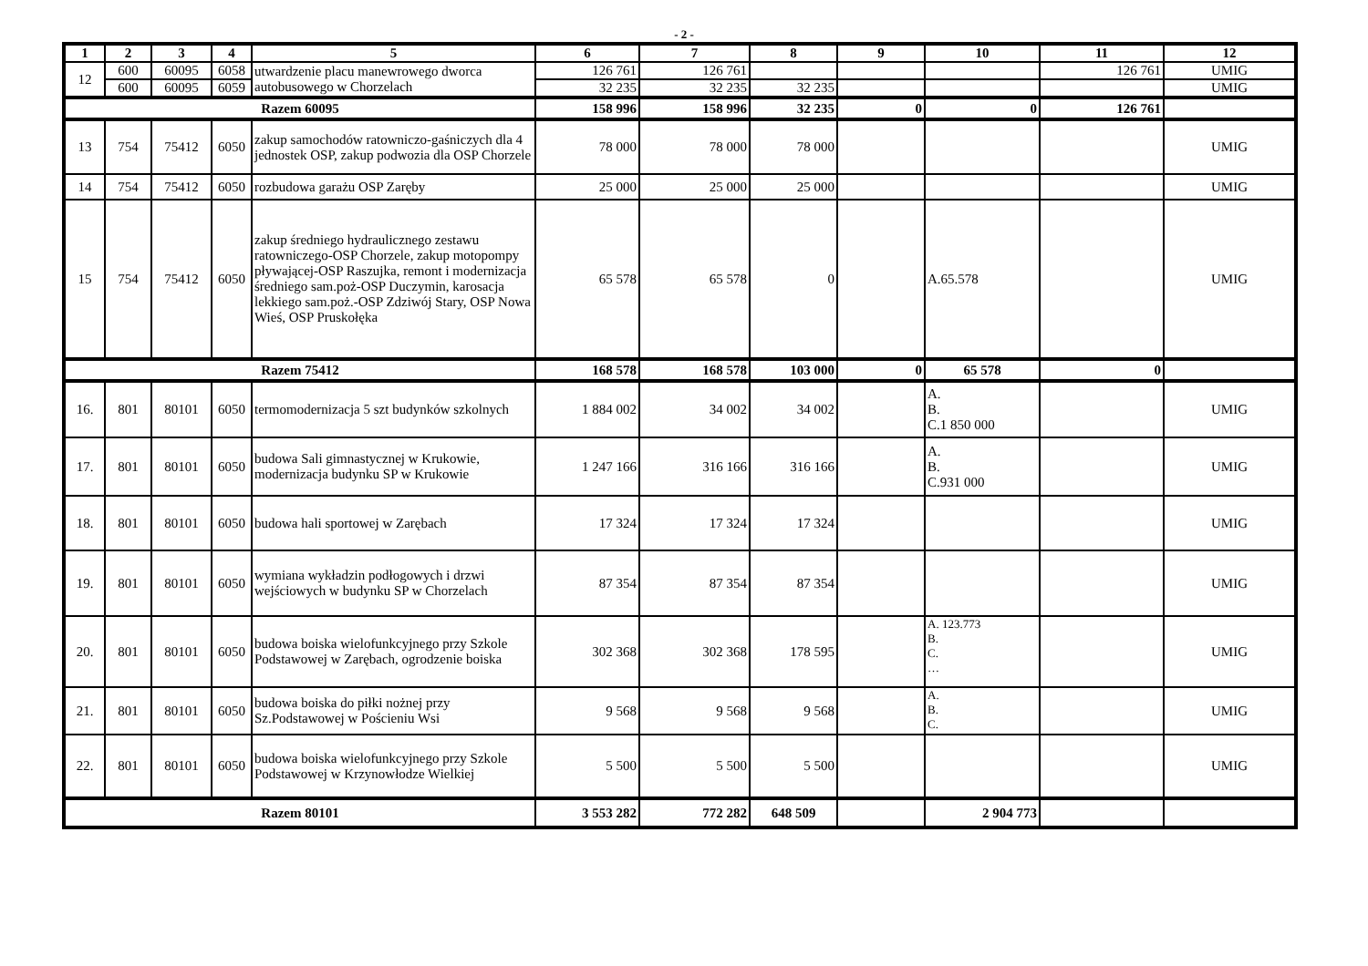- 2 -
| 1 | 2 | 3 | 4 | 5 | 6 | 7 | 8 | 9 | 10 | 11 | 12 |
| --- | --- | --- | --- | --- | --- | --- | --- | --- | --- | --- | --- |
| 12 | 600 | 60095 | 6058 | utwardzenie placu manewrowego dworca autobusowego w Chorzelach | 126 761 | 126 761 | | | | 126 761 | UMIG |
| | 600 | 60095 | 6059 | | 32 235 | 32 235 | 32 235 | | | | UMIG |
| Razem 60095 | | | | | 158 996 | 158 996 | 32 235 | 0 | 0 | 126 761 | |
| 13 | 754 | 75412 | 6050 | zakup samochodów ratowniczo-gaśniczych dla 4 jednostek OSP, zakup podwozia dla OSP Chorzele | 78 000 | 78 000 | 78 000 | | | | UMIG |
| 14 | 754 | 75412 | 6050 | rozbudowa garażu OSP Zaręby | 25 000 | 25 000 | 25 000 | | | | UMIG |
| 15 | 754 | 75412 | 6050 | zakup średniego hydraulicznego zestawu ratowniczego-OSP Chorzele, zakup motopompy pływającej-OSP Raszujka, remont i modernizacja średniego sam.poż-OSP Duczymin, karosacja lekkiego sam.poż.-OSP Zdziwój Stary, OSP Nowa Wieś, OSP Pruskołęka | 65 578 | 65 578 | 0 | | A.65.578 | | UMIG |
| Razem 75412 | | | | | 168 578 | 168 578 | 103 000 | 0 | 65 578 | 0 | |
| 16. | 801 | 80101 | 6050 | termomodernizacja 5 szt budynków szkolnych | 1 884 002 | 34 002 | 34 002 | | A. B. C.1 850 000 | | UMIG |
| 17. | 801 | 80101 | 6050 | budowa Sali gimnastycznej w Krukowie, modernizacja budynku SP w Krukowie | 1 247 166 | 316 166 | 316 166 | | A. B. C.931 000 | | UMIG |
| 18. | 801 | 80101 | 6050 | budowa hali sportowej w Zarębach | 17 324 | 17 324 | 17 324 | | | | UMIG |
| 19. | 801 | 80101 | 6050 | wymiana wykładzin podłogowych i drzwi wejściowych w budynku SP w Chorzelach | 87 354 | 87 354 | 87 354 | | | | UMIG |
| 20. | 801 | 80101 | 6050 | budowa boiska wielofunkcyjnego przy Szkole Podstawowej w Zarębach, ogrodzenie boiska | 302 368 | 302 368 | 178 595 | | A. 123.773 B. C. … | | UMIG |
| 21. | 801 | 80101 | 6050 | budowa boiska do piłki nożnej przy Sz.Podstawowej w Pościeniu Wsi | 9 568 | 9 568 | 9 568 | | A. B. C. | | UMIG |
| 22. | 801 | 80101 | 6050 | budowa boiska wielofunkcyjnego przy Szkole Podstawowej w Krzynowłodze Wielkiej | 5 500 | 5 500 | 5 500 | | | | UMIG |
| Razem 80101 | | | | | 3 553 282 | 772 282 | 648 509 | | 2 904 773 | | |